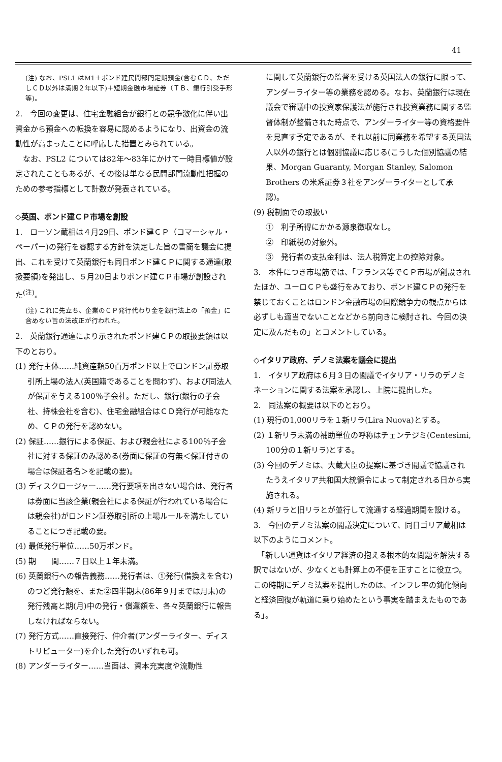41
(注) なお、PSL1 はM1＋ポンド建民間部門定期預金(含むＣＤ、ただしＣＤ以外は満期２年以下)＋短期金融市場証券（ＴＢ、銀行引受手形等)。
2.　今回の変更は、住宅金融組合が銀行との競争激化に伴い出資金から預金への転換を容易に認めるようになり、出資金の流動性が高まったことに呼応した措置とみられている。
　なお、PSL2 については82年～83年にかけて一時目標値が設定されたこともあるが、その後は単なる民間部門流動性把握のための参考指標として計数が発表されている。
◇英国、ポンド建ＣＰ市場を創設
1.　ローソン蔵相は４月29日、ポンド建ＣＰ（コマーシャル・ペーパー)の発行を容認する方針を決定した旨の書簡を議会に提出、これを受けて英蘭銀行も同日ポンド建ＣＰに関する通達(取扱要領)を発出し、５月20日よりポンド建ＣＰ市場が創設された<sup>(注)</sup>。
(注) これに先立ち、企業のＣＰ発行代わり金を銀行法上の「預金」に含めない旨の法改正が行われた。
2.　英蘭銀行通達により示されたポンド建ＣＰの取扱要領は以下のとおり。
(1) 発行主体……純資産額50百万ポンド以上でロンドン証券取引所上場の法人(英国籍であることを問わず)、および同法人が保証を与える100％子会社。ただし、銀行(銀行の子会社、持株会社を含む)、住宅金融組合はＣＤ発行が可能なため、ＣＰの発行を認めない。
(2) 保証……銀行による保証、および親会社による100％子会社に対する保証のみ認める(券面に保証の有無＜保証付きの場合は保証者名＞を記載の要)。
(3) ディスクロージャー……発行要項を出さない場合は、発行者は券面に当該企業(親会社による保証が行われている場合には親会社)がロンドン証券取引所の上場ルールを満たしていることにつき記載の要。
(4) 最低発行単位……50万ポンド。
(5) 期　　間……７日以上１年未満。
(6) 英蘭銀行への報告義務……発行者は、①発行(借換えを含む)のつど発行額を、また②四半期末(86年９月までは月末)の発行残高と期(月)中の発行・償還額を、各々英蘭銀行に報告しなければならない。
(7) 発行方式……直接発行、仲介者(アンダーライター、ディストリビューター)を介した発行のいずれも可。
(8) アンダーライター……当面は、資本充実度や流動性
に関して英蘭銀行の監督を受ける英国法人の銀行に限って、アンダーライター等の業務を認める。なお、英蘭銀行は現在議会で審議中の投資家保護法が施行され投資業務に関する監督体制が整備された時点で、アンダーライター等の資格要件を見直す予定であるが、それ以前に同業務を希望する英国法人以外の銀行とは個別協議に応じる(こうした個別協議の結果、Morgan Guaranty, Morgan Stanley, Salomon Brothers の米系証券３社をアンダーライターとして承認)。
(9) 税制面での取扱い
①　利子所得にかかる源泉徴収なし。
②　印紙税の対象外。
③　発行者の支払金利は、法人税算定上の控除対象。
3.　本件につき市場筋では、「フランス等でＣＰ市場が創設されたほか、ユーロＣＰも盛行をみており、ポンド建ＣＰの発行を禁じておくことはロンドン金融市場の国際競争力の観点からは必ずしも適当でないことなどから前向きに検討され、今回の決定に及んだもの」とコメントしている。
◇イタリア政府、デノミ法案を議会に提出
1.　イタリア政府は６月３日の閣議でイタリア・リラのデノミネーションに関する法案を承認し、上院に提出した。
2.　同法案の概要は以下のとおり。
(1) 現行の1,000リラを１新リラ(Lira Nuova)とする。
(2) １新リラ未満の補助単位の呼称はチェンテジミ(Centesimi, 100分の１新リラ)とする。
(3) 今回のデノミは、大蔵大臣の提案に基づき閣議で協議されたうえイタリア共和国大統領令によって制定される日から実施される。
(4) 新リラと旧リラとが並行して流通する経過期間を設ける。
3.　今回のデノミ法案の閣議決定について、同日ゴリア蔵相は以下のようにコメント。
　「新しい通貨はイタリア経済の抱える根本的な問題を解決する訳ではないが、少なくとも計算上の不便を正すことに役立つ。この時期にデノミ法案を提出したのは、インフレ率の鈍化傾向と経済回復が軌道に乗り始めたという事実を踏まえたものである」。